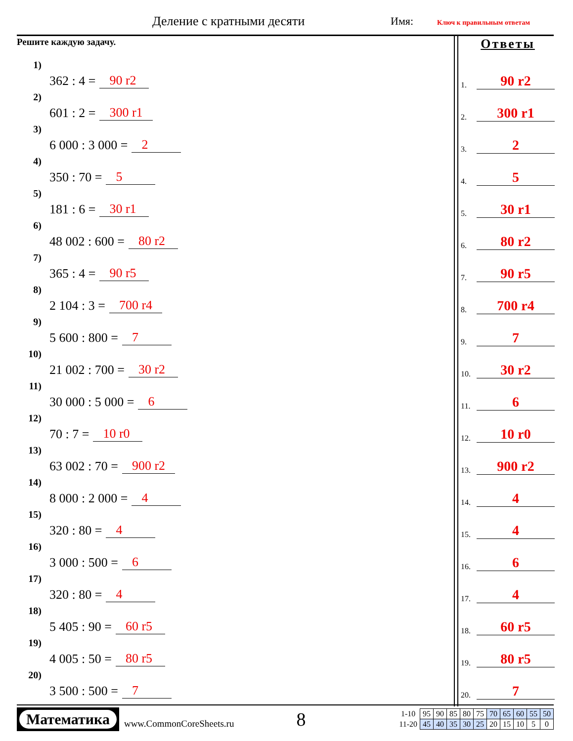Деление с кратными десяти Имя: Ключ к правильным ответам
Решите каждую задачу.
1) 362 : 4 = 90 r2
2) 601 : 2 = 300 r1
3) 6 000 : 3 000 = 2
4) 350 : 70 = 5
5) 181 : 6 = 30 r1
6) 48 002 : 600 = 80 r2
7) 365 : 4 = 90 r5
8) 2 104 : 3 = 700 r4
9) 5 600 : 800 = 7
10) 21 002 : 700 = 30 r2
11) 30 000 : 5 000 = 6
12) 70 : 7 = 10 r0
13) 63 002 : 70 = 900 r2
14) 8 000 : 2 000 = 4
15) 320 : 80 = 4
16) 3 000 : 500 = 6
17) 320 : 80 = 4
18) 5 405 : 90 = 60 r5
19) 4 005 : 50 = 80 r5
20) 3 500 : 500 = 7
Ответы
1. 90 r2
2. 300 r1
3. 2
4. 5
5. 30 r1
6. 80 r2
7. 90 r5
8. 700 r4
9. 7
10. 30 r2
11. 6
12. 10 r0
13. 900 r2
14. 4
15. 4
16. 6
17. 4
18. 60 r5
19. 80 r5
20. 7
Математика
www.CommonCoreSheets.ru
8
| 1-10 | 95 | 90 | 85 | 80 | 75 | 70 | 65 | 60 | 55 | 50 |
| 11-20 | 45 | 40 | 35 | 30 | 25 | 20 | 15 | 10 | 5 | 0 |